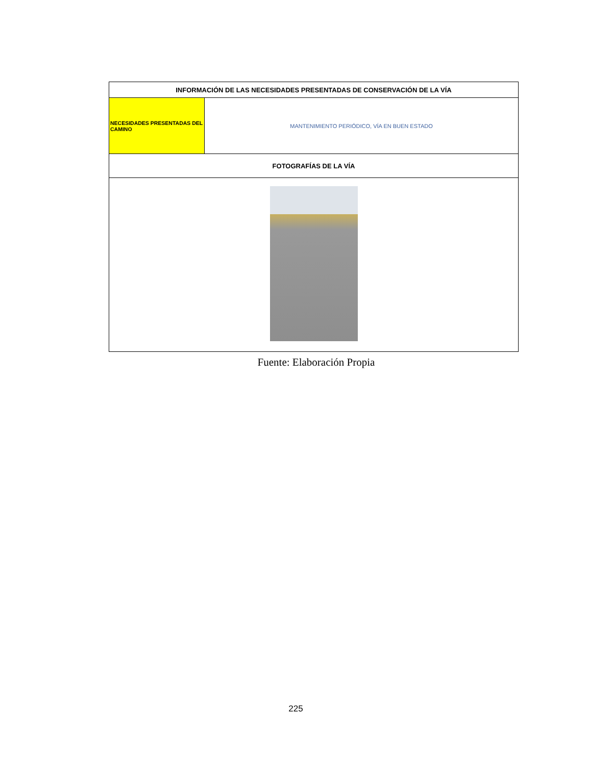| INFORMACIÓN DE LAS NECESIDADES PRESENTADAS DE CONSERVACIÓN DE LA VÍA | |
| --- | --- |
| NECESIDADES PRESENTADAS DEL CAMINO | MANTENIMIENTO PERIÓDICO, VÍA EN BUEN ESTADO |
| FOTOGRAFÍAS DE LA VÍA | |
Fuente: Elaboración Propia
225